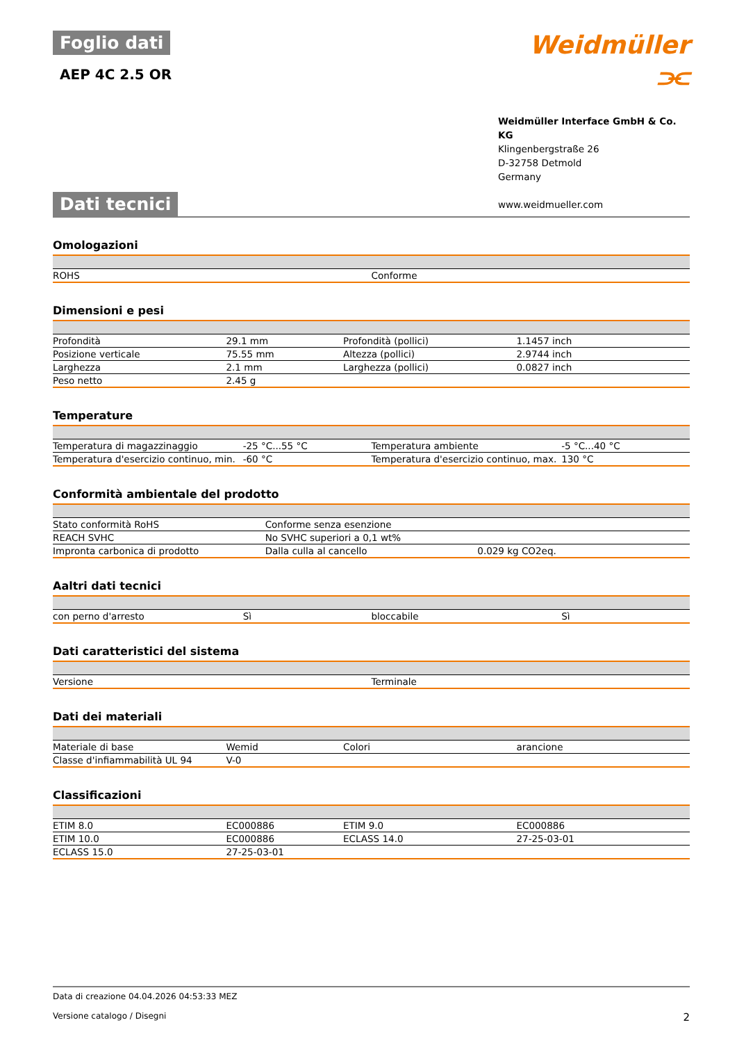Foglio dati
AEP 4C 2.5 OR
Weidmüller ⫘
Weidmüller Interface GmbH & Co. KG
Klingenbergstraße 26
D-32758 Detmold
Germany
www.weidmueller.com
Dati tecnici
Omologazioni
| ROHS | Conforme |
Dimensioni e pesi
| Profondità | 29.1 mm | Profondità (pollici) | 1.1457 inch |
| Posizione verticale | 75.55 mm | Altezza (pollici) | 2.9744 inch |
| Larghezza | 2.1 mm | Larghezza (pollici) | 0.0827 inch |
| Peso netto | 2.45 g | | |
Temperature
| Temperatura di magazzinaggio | -25 °C...55 °C | Temperatura ambiente | -5 °C...40 °C |
| Temperatura d'esercizio continuo, min. | -60 °C | Temperatura d'esercizio continuo, max. | 130 °C |
Conformità ambientale del prodotto
| Stato conformità RoHS | Conforme senza esenzione | |
| REACH SVHC | No SVHC superiori a 0,1 wt% | |
| Impronta carbonica di prodotto | Dalla culla al cancello | 0.029 kg CO2eq. |
Aaltri dati tecnici
| con perno d'arresto | Sì | bloccabile | Sì |
Dati caratteristici del sistema
| Versione | Terminale |
Dati dei materiali
| Materiale di base | Wemid | Colori | arancione |
| Classe d'infiammabilità UL 94 | V-0 | | |
Classificazioni
| ETIM 8.0 | EC000886 | ETIM 9.0 | EC000886 |
| ETIM 10.0 | EC000886 | ECLASS 14.0 | 27-25-03-01 |
| ECLASS 15.0 | 27-25-03-01 | | |
Data di creazione 04.04.2026 04:53:33 MEZ
Versione catalogo / Disegni 2